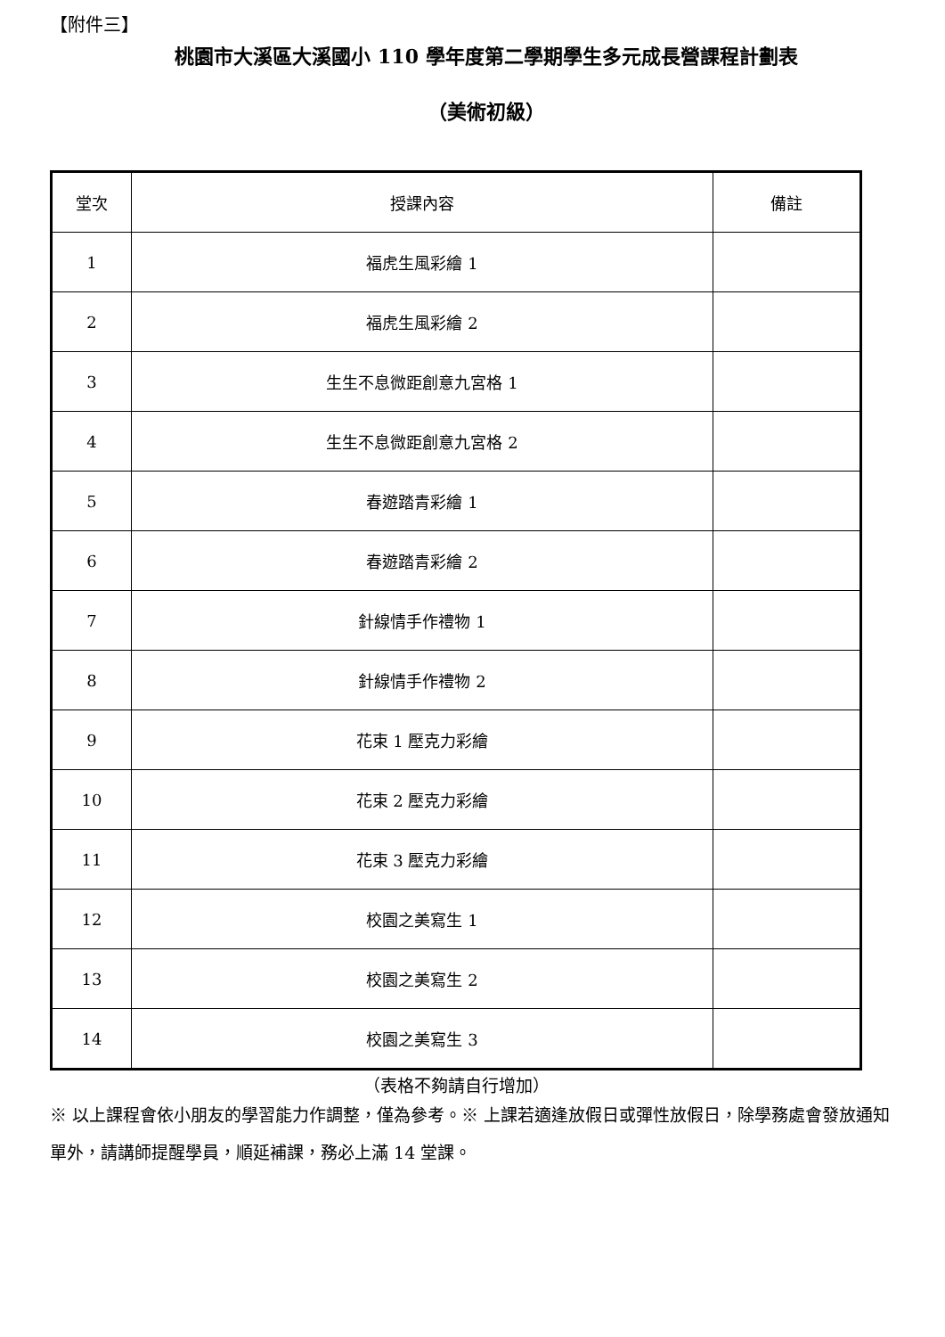【附件三】
桃園市大溪區大溪國小 110 學年度第二學期學生多元成長營課程計劃表
（美術初級）
| 堂次 | 授課內容 | 備註 |
| --- | --- | --- |
| 1 | 福虎生風彩繪 1 | |
| 2 | 福虎生風彩繪 2 | |
| 3 | 生生不息微距創意九宮格 1 | |
| 4 | 生生不息微距創意九宮格 2 | |
| 5 | 春遊踏青彩繪 1 | |
| 6 | 春遊踏青彩繪 2 | |
| 7 | 針線情手作禮物 1 | |
| 8 | 針線情手作禮物 2 | |
| 9 | 花束 1 壓克力彩繪 | |
| 10 | 花束 2 壓克力彩繪 | |
| 11 | 花束 3 壓克力彩繪 | |
| 12 | 校園之美寫生 1 | |
| 13 | 校園之美寫生 2 | |
| 14 | 校園之美寫生 3 | |
（表格不夠請自行增加）
※ 以上課程會依小朋友的學習能力作調整，僅為參考。※ 上課若適逢放假日或彈性放假日，除學務處會發放通知單外，請講師提醒學員，順延補課，務必上滿 14 堂課。